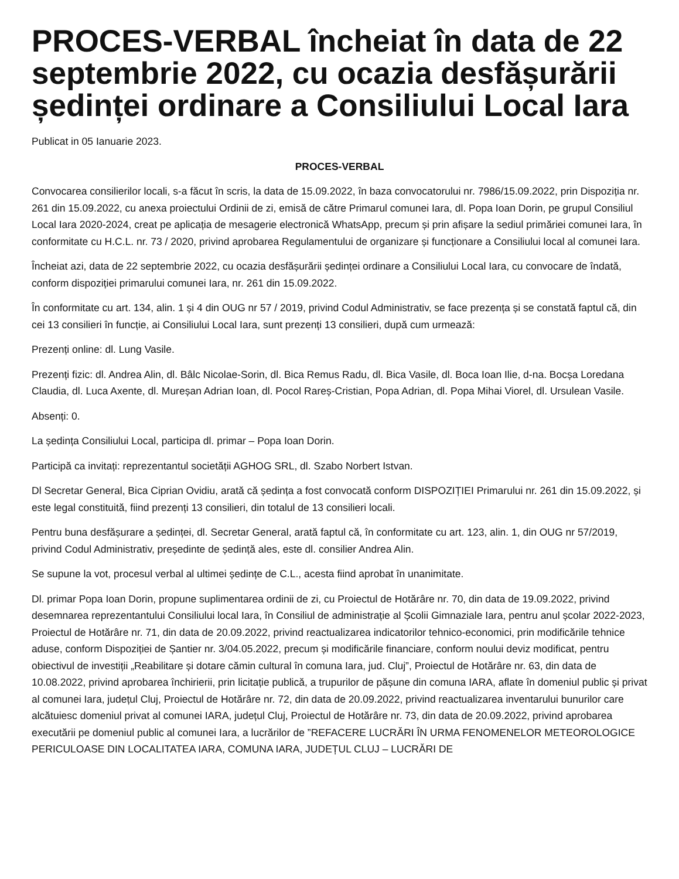PROCES-VERBAL încheiat în data de 22 septembrie 2022, cu ocazia desfășurării ședinței ordinare a Consiliului Local Iara
Publicat in 05 Ianuarie 2023.
PROCES-VERBAL
Convocarea consilierilor locali, s-a făcut în scris, la data de 15.09.2022, în baza convocatorului nr. 7986/15.09.2022, prin Dispoziția nr. 261 din 15.09.2022, cu anexa proiectului Ordinii de zi, emisă de către Primarul comunei Iara, dl. Popa Ioan Dorin, pe grupul Consiliul Local Iara 2020-2024, creat pe aplicația de mesagerie electronică WhatsApp, precum și prin afișare la sediul primăriei comunei Iara, în conformitate cu H.C.L. nr. 73 / 2020, privind aprobarea Regulamentului de organizare și funcționare a Consiliului local al comunei Iara.
Încheiat azi, data de 22 septembrie 2022, cu ocazia desfășurării ședinței ordinare a Consiliului Local Iara, cu convocare de îndată, conform dispoziției primarului comunei Iara, nr. 261 din 15.09.2022.
În conformitate cu art. 134, alin. 1 și 4 din OUG nr 57 / 2019, privind Codul Administrativ, se face prezența și se constată faptul că, din cei 13 consilieri în funcție, ai Consiliului Local Iara, sunt prezenți 13 consilieri, după cum urmează:
Prezenți online: dl. Lung Vasile.
Prezenți fizic: dl. Andrea Alin, dl. Bâlc Nicolae-Sorin, dl. Bica Remus Radu, dl. Bica Vasile, dl. Boca Ioan Ilie, d-na. Bocșa Loredana Claudia, dl. Luca Axente, dl. Mureșan Adrian Ioan, dl. Pocol Rareș-Cristian, Popa Adrian, dl. Popa Mihai Viorel, dl. Ursulean Vasile.
Absenți: 0.
La ședința Consiliului Local, participa dl. primar – Popa Ioan Dorin.
Participă ca invitați: reprezentantul societății AGHOG SRL, dl. Szabo Norbert Istvan.
Dl Secretar General, Bica Ciprian Ovidiu, arată că ședința a fost convocată conform DISPOZIȚIEI Primarului nr. 261 din 15.09.2022, și este legal constituită, fiind prezenți 13 consilieri, din totalul de 13 consilieri locali.
Pentru buna desfășurare a ședinței, dl. Secretar General, arată faptul că, în conformitate cu art. 123, alin. 1, din OUG nr 57/2019, privind Codul Administrativ, președinte de ședință ales, este dl. consilier Andrea Alin.
Se supune la vot, procesul verbal al ultimei ședințe de C.L., acesta fiind aprobat în unanimitate.
Dl. primar Popa Ioan Dorin, propune suplimentarea ordinii de zi, cu Proiectul de Hotărâre nr. 70, din data de 19.09.2022, privind desemnarea reprezentantului Consiliului local Iara, în Consiliul de administrație al Școlii Gimnaziale Iara, pentru anul școlar 2022-2023, Proiectul de Hotărâre nr. 71, din data de 20.09.2022, privind reactualizarea indicatorilor tehnico-economici, prin modificările tehnice aduse, conform Dispoziției de Șantier nr. 3/04.05.2022, precum și modificările financiare, conform noului deviz modificat, pentru obiectivul de investiții „Reabilitare și dotare cămin cultural în comuna Iara, jud. Cluj”, Proiectul de Hotărâre nr. 63, din data de 10.08.2022, privind aprobarea închirierii, prin licitație publică, a trupurilor de pășune din comuna IARA, aflate în domeniul public și privat al comunei Iara, județul Cluj, Proiectul de Hotărâre nr. 72, din data de 20.09.2022, privind reactualizarea inventarului bunurilor care alcătuiesc domeniul privat al comunei IARA, județul Cluj, Proiectul de Hotărâre nr. 73, din data de 20.09.2022, privind aprobarea executării pe domeniul public al comunei Iara, a lucrărilor de ”REFACERE LUCRĂRI ÎN URMA FENOMENELOR METEOROLOGICE PERICULOASE DIN LOCALITATEA IARA, COMUNA IARA, JUDEȚUL CLUJ – LUCRĂRI DE